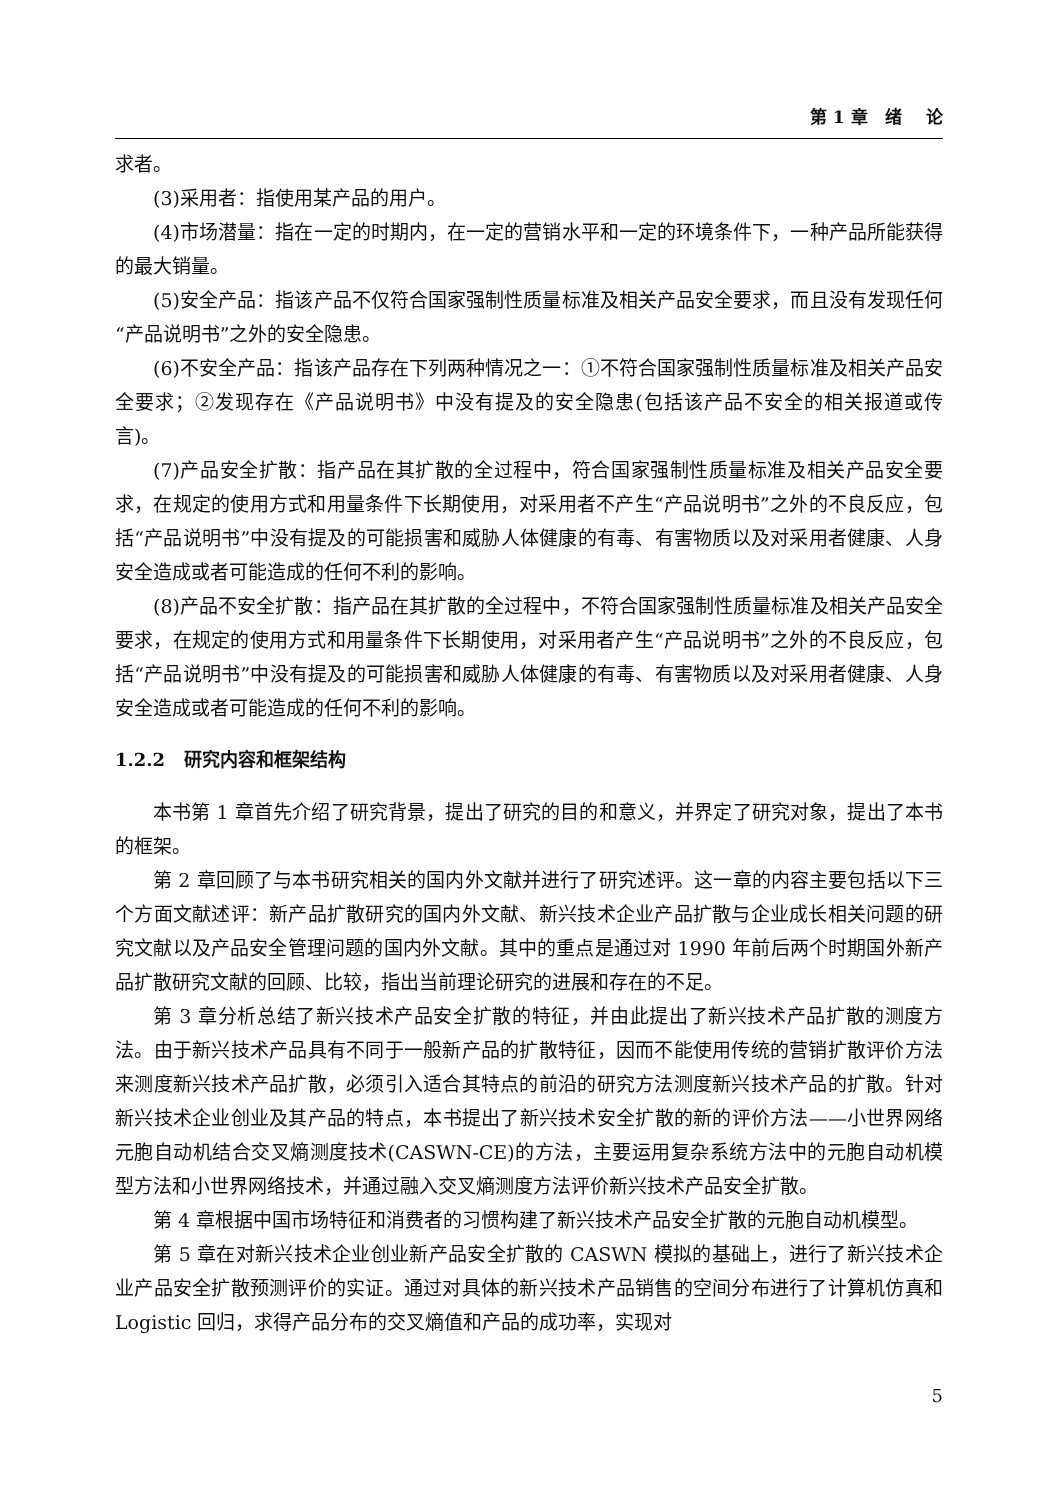第 1 章 绪 论
求者。
(3)采用者：指使用某产品的用户。
(4)市场潜量：指在一定的时期内，在一定的营销水平和一定的环境条件下，一种产品所能获得的最大销量。
(5)安全产品：指该产品不仅符合国家强制性质量标准及相关产品安全要求，而且没有发现任何“产品说明书”之外的安全隐患。
(6)不安全产品：指该产品存在下列两种情况之一：①不符合国家强制性质量标准及相关产品安全要求；②发现存在《产品说明书》中没有提及的安全隐患(包括该产品不安全的相关报道或传言)。
(7)产品安全扩散：指产品在其扩散的全过程中，符合国家强制性质量标准及相关产品安全要求，在规定的使用方式和用量条件下长期使用，对采用者不产生“产品说明书”之外的不良反应，包括“产品说明书”中没有提及的可能损害和威胁人体健康的有毒、有害物质以及对采用者健康、人身安全造成或者可能造成的任何不利的影响。
(8)产品不安全扩散：指产品在其扩散的全过程中，不符合国家强制性质量标准及相关产品安全要求，在规定的使用方式和用量条件下长期使用，对采用者产生“产品说明书”之外的不良反应，包括“产品说明书”中没有提及的可能损害和威胁人体健康的有毒、有害物质以及对采用者健康、人身安全造成或者可能造成的任何不利的影响。
1.2.2 研究内容和框架结构
本书第 1 章首先介绍了研究背景，提出了研究的目的和意义，并界定了研究对象，提出了本书的框架。
第 2 章回顾了与本书研究相关的国内外文献并进行了研究述评。这一章的内容主要包括以下三个方面文献述评：新产品扩散研究的国内外文献、新兴技术企业产品扩散与企业成长相关问题的研究文献以及产品安全管理问题的国内外文献。其中的重点是通过对 1990 年前后两个时期国外新产品扩散研究文献的回顾、比较，指出当前理论研究的进展和存在的不足。
第 3 章分析总结了新兴技术产品安全扩散的特征，并由此提出了新兴技术产品扩散的测度方法。由于新兴技术产品具有不同于一般新产品的扩散特征，因而不能使用传统的营销扩散评价方法来测度新兴技术产品扩散，必须引入适合其特点的前沿的研究方法测度新兴技术产品的扩散。针对新兴技术企业创业及其产品的特点，本书提出了新兴技术安全扩散的新的评价方法——小世界网络元胞自动机结合交叉熵测度技术(CASWN-CE)的方法，主要运用复杂系统方法中的元胞自动机模型方法和小世界网络技术，并通过融入交叉熵测度方法评价新兴技术产品安全扩散。
第 4 章根据中国市场特征和消费者的习惯构建了新兴技术产品安全扩散的元胞自动机模型。
第 5 章在对新兴技术企业创业新产品安全扩散的 CASWN 模拟的基础上，进行了新兴技术企业产品安全扩散预测评价的实证。通过对具体的新兴技术产品销售的空间分布进行了计算机仿真和 Logistic 回归，求得产品分布的交叉熵值和产品的成功率，实现对
5